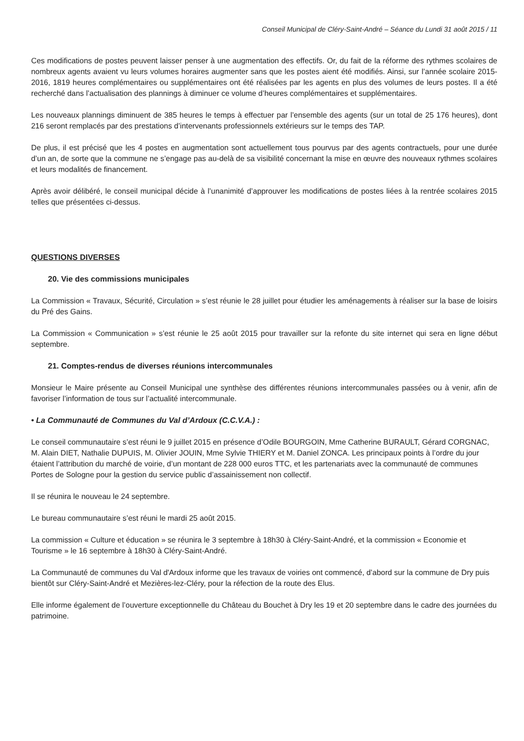Conseil Municipal de Cléry-Saint-André – Séance du Lundi 31 août 2015 / 11
Ces modifications de postes peuvent laisser penser à une augmentation des effectifs. Or, du fait de la réforme des rythmes scolaires de nombreux agents avaient vu leurs volumes horaires augmenter sans que les postes aient été modifiés. Ainsi, sur l’année scolaire 2015-2016, 1819 heures complémentaires ou supplémentaires ont été réalisées par les agents en plus des volumes de leurs postes. Il a été recherché dans l’actualisation des plannings à diminuer ce volume d’heures complémentaires et supplémentaires.
Les nouveaux plannings diminuent de 385 heures le temps à effectuer par l’ensemble des agents (sur un total de 25 176 heures), dont 216 seront remplacés par des prestations d’intervenants professionnels extérieurs sur le temps des TAP.
De plus, il est précisé que les 4 postes en augmentation sont actuellement tous pourvus par des agents contractuels, pour une durée d’un an, de sorte que la commune ne s’engage pas au-delà de sa visibilité concernant la mise en œuvre des nouveaux rythmes scolaires et leurs modalités de financement.
Après avoir délibéré, le conseil municipal décide à l’unanimité d’approuver les modifications de postes liées à la rentrée scolaires 2015 telles que présentées ci-dessus.
QUESTIONS DIVERSES
20. Vie des commissions municipales
La Commission « Travaux, Sécurité, Circulation » s’est réunie le 28 juillet pour étudier les aménagements à réaliser sur la base de loisirs du Pré des Gains.
La Commission « Communication » s’est réunie le 25 août 2015 pour travailler sur la refonte du site internet qui sera en ligne début septembre.
21. Comptes-rendus de diverses réunions intercommunales
Monsieur le Maire présente au Conseil Municipal une synthèse des différentes réunions intercommunales passées ou à venir, afin de favoriser l’information de tous sur l’actualité intercommunale.
• La Communauté de Communes du Val d’Ardoux (C.C.V.A.) :
Le conseil communautaire s’est réuni le 9 juillet 2015 en présence d’Odile BOURGOIN, Mme Catherine BURAULT, Gérard CORGNAC, M. Alain DIET, Nathalie DUPUIS, M. Olivier JOUIN, Mme Sylvie THIERY et M. Daniel ZONCA. Les principaux points à l’ordre du jour étaient l’attribution du marché de voirie, d’un montant de 228 000 euros TTC, et les partenariats avec la communauté de communes Portes de Sologne pour la gestion du service public d’assainissement non collectif.
Il se réunira le nouveau le 24 septembre.
Le bureau communautaire s’est réuni le mardi 25 août 2015.
La commission « Culture et éducation » se réunira le 3 septembre à 18h30 à Cléry-Saint-André, et la commission « Economie et Tourisme » le 16 septembre à 18h30 à Cléry-Saint-André.
La Communauté de communes du Val d'Ardoux informe que les travaux de voiries ont commencé, d’abord sur la commune de Dry puis bientôt sur Cléry-Saint-André et Mezières-lez-Cléry, pour la réfection de la route des Elus.
Elle informe également de l’ouverture exceptionnelle du Château du Bouchet à Dry les 19 et 20 septembre dans le cadre des journées du patrimoine.